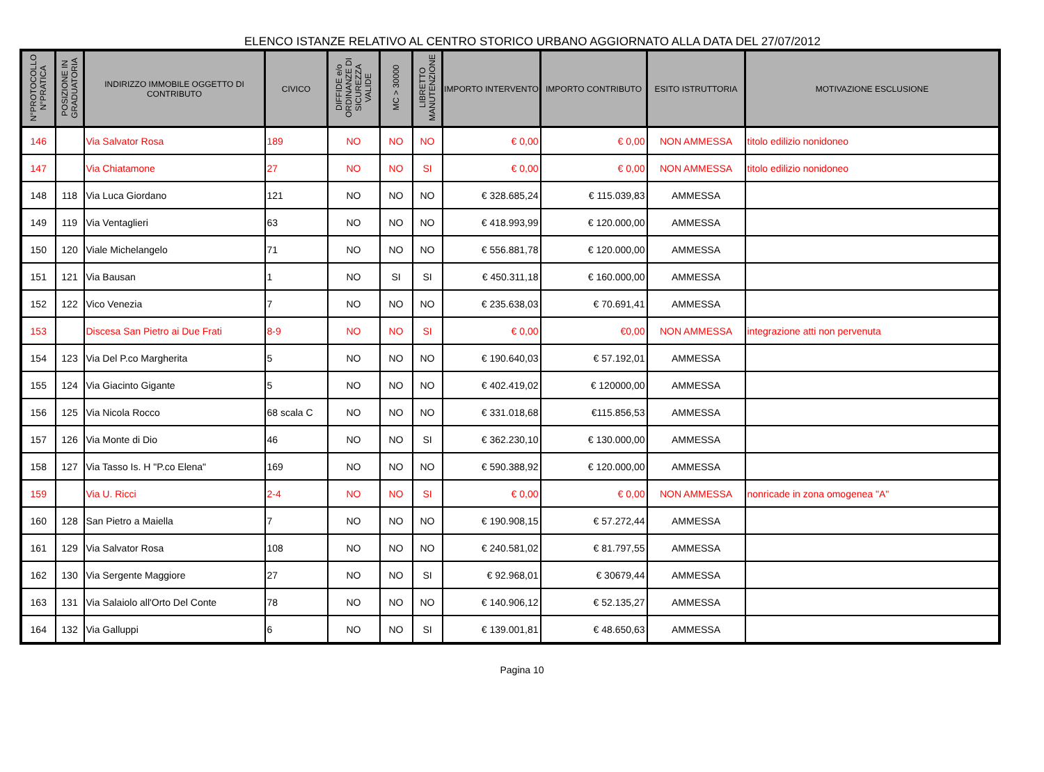ELENCO ISTANZE RELATIVO AL CENTRO STORICO URBANO AGGIORNATO ALLA DATA DEL 27/07/2012
| N°PROTOCOLLO N°PRATICA | POSIZIONE IN GRADUATORIA | INDIRIZZO IMMOBILE OGGETTO DI CONTRIBUTO | CIVICO | DIFFIDE e/o ORDINANZE DI SICUREZZA VALIDE | MC > 30000 | LIBRETTO MANUTENZIONE | IMPORTO INTERVENTO | IMPORTO CONTRIBUTO | ESITO ISTRUTTORIA | MOTIVAZIONE ESCLUSIONE |
| --- | --- | --- | --- | --- | --- | --- | --- | --- | --- | --- |
| 146 | | Via Salvator Rosa | 189 | NO | NO | NO | € 0,00 | € 0,00 | NON AMMESSA | titolo edilizio nonidoneo |
| 147 | | Via Chiatamone | 27 | NO | NO | SI | € 0,00 | € 0,00 | NON AMMESSA | titolo edilizio nonidoneo |
| 148 | 118 | Via Luca Giordano | 121 | NO | NO | NO | € 328.685,24 | € 115.039,83 | AMMESSA | |
| 149 | 119 | Via Ventaglieri | 63 | NO | NO | NO | € 418.993,99 | € 120.000,00 | AMMESSA | |
| 150 | 120 | Viale Michelangelo | 71 | NO | NO | NO | € 556.881,78 | € 120.000,00 | AMMESSA | |
| 151 | 121 | Via Bausan | 1 | NO | SI | SI | € 450.311,18 | € 160.000,00 | AMMESSA | |
| 152 | 122 | Vico Venezia | 7 | NO | NO | NO | € 235.638,03 | € 70.691,41 | AMMESSA | |
| 153 | | Discesa San Pietro ai Due Frati | 8-9 | NO | NO | SI | € 0,00 | €0,00 | NON AMMESSA | integrazione atti non pervenuta |
| 154 | 123 | Via Del P.co Margherita | 5 | NO | NO | NO | € 190.640,03 | € 57.192,01 | AMMESSA | |
| 155 | 124 | Via Giacinto Gigante | 5 | NO | NO | NO | € 402.419,02 | € 120000,00 | AMMESSA | |
| 156 | 125 | Via Nicola Rocco | 68 scala C | NO | NO | NO | € 331.018,68 | €115.856,53 | AMMESSA | |
| 157 | 126 | Via Monte di Dio | 46 | NO | NO | SI | € 362.230,10 | € 130.000,00 | AMMESSA | |
| 158 | 127 | Via Tasso Is. H "P.co Elena" | 169 | NO | NO | NO | € 590.388,92 | € 120.000,00 | AMMESSA | |
| 159 | | Via U. Ricci | 2-4 | NO | NO | SI | € 0,00 | € 0,00 | NON AMMESSA | nonricade in zona omogenea "A" |
| 160 | 128 | San Pietro a Maiella | 7 | NO | NO | NO | € 190.908,15 | € 57.272,44 | AMMESSA | |
| 161 | 129 | Via Salvator Rosa | 108 | NO | NO | NO | € 240.581,02 | € 81.797,55 | AMMESSA | |
| 162 | 130 | Via Sergente Maggiore | 27 | NO | NO | SI | € 92.968,01 | € 30679,44 | AMMESSA | |
| 163 | 131 | Via Salaiolo all'Orto Del Conte | 78 | NO | NO | NO | € 140.906,12 | € 52.135,27 | AMMESSA | |
| 164 | 132 | Via Galluppi | 6 | NO | NO | SI | € 139.001,81 | € 48.650,63 | AMMESSA | |
Pagina 10